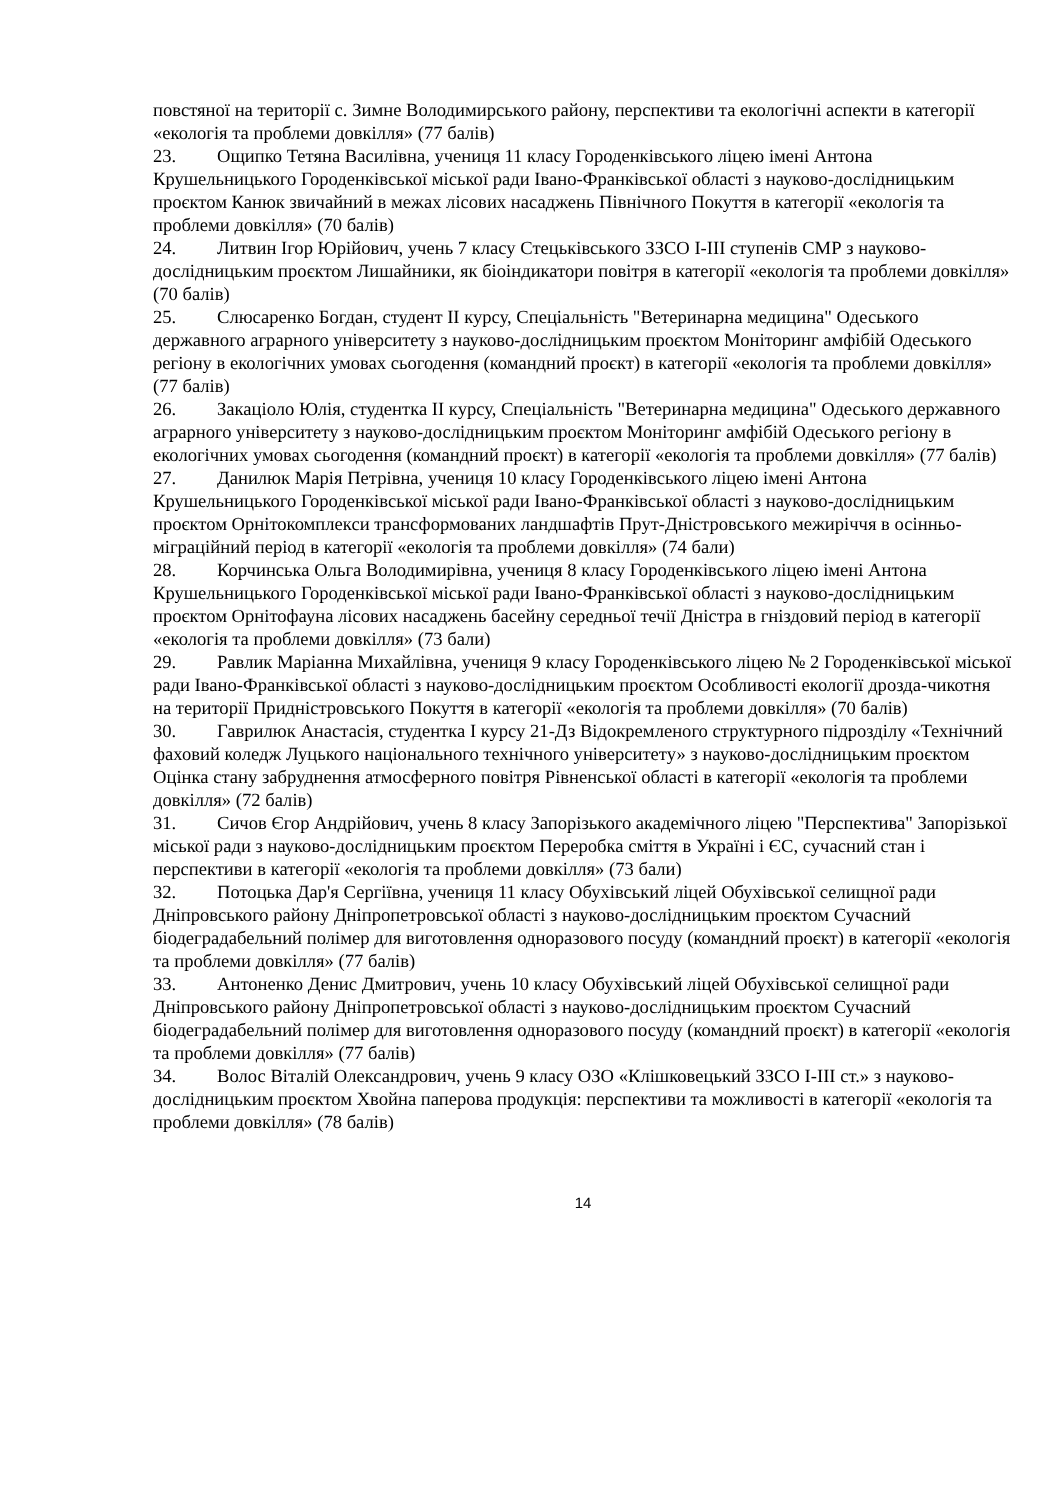повстяної на території с. Зимне Володимирського району, перспективи та екологічні аспекти в категорії «екологія та проблеми довкілля» (77 балів)
23. Ощипко Тетяна Василівна, учениця 11 класу Городенківського ліцею імені Антона Крушельницького Городенківської міської ради Івано-Франківської області з науково-дослідницьким проєктом Канюк звичайний в межах лісових насаджень Північного Покуття в категорії «екологія та проблеми довкілля» (70 балів)
24. Литвин Ігор Юрійович, учень 7 класу Стецьківського ЗЗСО І-ІІІ ступенів СМР з науково-дослідницьким проєктом Лишайники, як біоіндикатори повітря в категорії «екологія та проблеми довкілля» (70 балів)
25. Слюсаренко Богдан, студент ІІ курсу, Спеціальність "Ветеринарна медицина" Одеського державного аграрного університету з науково-дослідницьким проєктом Моніторинг амфібій Одеського регіону в екологічних умовах сьогодення (командний проєкт) в категорії «екологія та проблеми довкілля» (77 балів)
26. Закаціоло Юлія, студентка ІІ курсу, Спеціальність "Ветеринарна медицина" Одеського державного аграрного університету з науково-дослідницьким проєктом Моніторинг амфібій Одеського регіону в екологічних умовах сьогодення (командний проєкт) в категорії «екологія та проблеми довкілля» (77 балів)
27. Данилюк Марія Петрівна, учениця 10 класу Городенківського ліцею імені Антона Крушельницького Городенківської міської ради Івано-Франківської області з науково-дослідницьким проєктом Орнітокомплекси трансформованих ландшафтів Прут-Дністровського межиріччя в осінньо-міграційний період в категорії «екологія та проблеми довкілля» (74 бали)
28. Корчинська Ольга Володимирівна, учениця 8 класу Городенківського ліцею імені Антона Крушельницького Городенківської міської ради Івано-Франківської області з науково-дослідницьким проєктом Орнітофауна лісових насаджень басейну середньої течії Дністра в гніздовий період в категорії «екологія та проблеми довкілля» (73 бали)
29. Равлик Маріанна Михайлівна, учениця 9 класу Городенківського ліцею № 2 Городенківської міської ради Івано-Франківської області з науково-дослідницьким проєктом Особливості екології дрозда-чикотня на території Придністровського Покуття в категорії «екологія та проблеми довкілля» (70 балів)
30. Гаврилюк Анастасія, студентка І курсу 21-Дз Відокремленого структурного підрозділу «Технічний фаховий коледж Луцького національного технічного університету» з науково-дослідницьким проєктом Оцінка стану забруднення атмосферного повітря Рівненської області в категорії «екологія та проблеми довкілля» (72 балів)
31. Сичов Єгор Андрійович, учень 8 класу Запорізького академічного ліцею "Перспектива" Запорізької міської ради з науково-дослідницьким проєктом Переробка сміття в Україні і ЄС, сучасний стан і перспективи в категорії «екологія та проблеми довкілля» (73 бали)
32. Потоцька Дар'я Сергіївна, учениця 11 класу Обухівський ліцей Обухівської селищної ради Дніпровського району Дніпропетровської області з науково-дослідницьким проєктом Сучасний біодеградабельний полімер для виготовлення одноразового посуду (командний проєкт) в категорії «екологія та проблеми довкілля» (77 балів)
33. Антоненко Денис Дмитрович, учень 10 класу Обухівський ліцей Обухівської селищної ради Дніпровського району Дніпропетровської області з науково-дослідницьким проєктом Сучасний біодеградабельний полімер для виготовлення одноразового посуду (командний проєкт) в категорії «екологія та проблеми довкілля» (77 балів)
34. Волос Віталій Олександрович, учень 9 класу ОЗО «Клішковецький ЗЗСО І-ІІІ ст.» з науково-дослідницьким проєктом Хвойна паперова продукція: перспективи та можливості в категорії «екологія та проблеми довкілля» (78 балів)
14